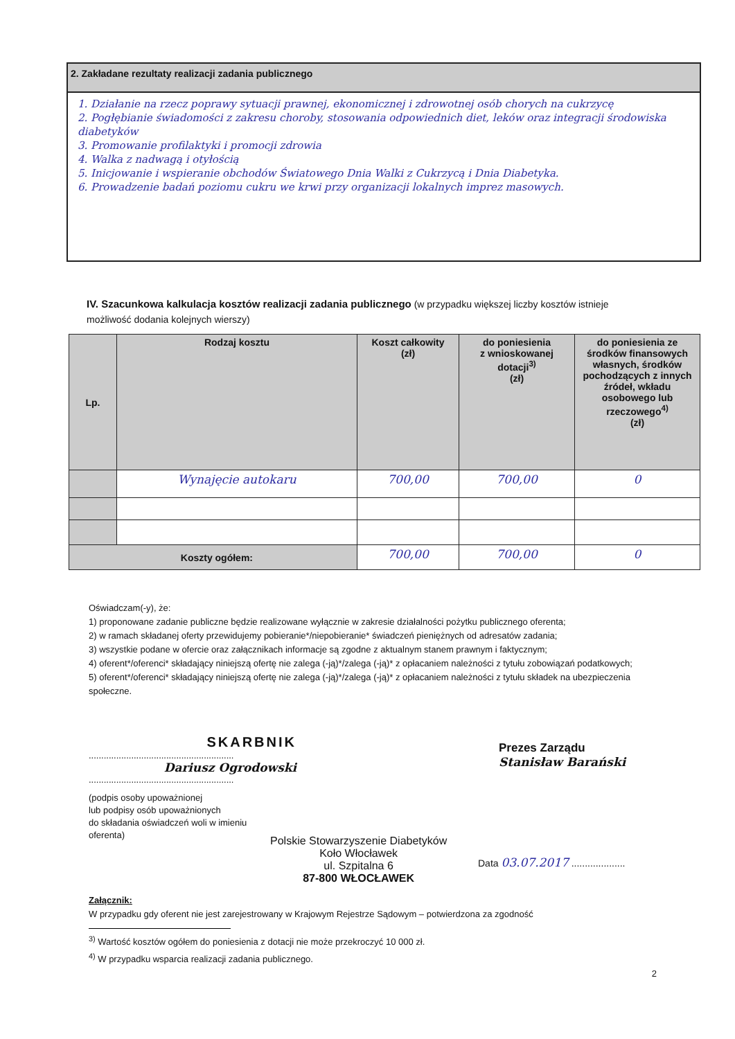2. Zakładane rezultaty realizacji zadania publicznego
1. Działanie na rzecz poprawy sytuacji prawnej, ekonomicznej i zdrowotnej osób chorych na cukrzycę
2. Pogłębianie świadomości z zakresu choroby, stosowania odpowiednich diet, leków oraz integracji środowiska diabetyków
3. Promowanie profilaktyki i promocji zdrowia
4. Walka z nadwagą i otyłością
5. Inicjowanie i wspieranie obchodów Światowego Dnia Walki z Cukrzycą i Dnia Diabetyka.
6. Prowadzenie badań poziomu cukru we krwi przy organizacji lokalnych imprez masowych.
IV. Szacunkowa kalkulacja kosztów realizacji zadania publicznego (w przypadku większej liczby kosztów istnieje możliwość dodania kolejnych wierszy)
| Lp. | Rodzaj kosztu | Koszt całkowity (zł) | do poniesienia z wnioskowanej dotacji<sup>3)</sup> (zł) | do poniesienia ze środków finansowych własnych, środków pochodzących z innych źródeł, wkładu osobowego lub rzeczowego<sup>4)</sup> (zł) |
| --- | --- | --- | --- | --- |
| | Wynajęcie autokaru | 700,00 | 700,00 | 0 |
| Koszty ogółem: | | 700,00 | 700,00 | 0 |
Oświadczam(-y), że:
1) proponowane zadanie publiczne będzie realizowane wyłącznie w zakresie działalności pożytku publicznego oferenta;
2) w ramach składanej oferty przewidujemy pobieranie*/niepobieranie* świadczeń pieniężnych od adresatów zadania;
3) wszystkie podane w ofercie oraz załącznikach informacje są zgodne z aktualnym stanem prawnym i faktycznym;
4) oferent*/oferenci* składający niniejszą ofertę nie zalega (-ją)*/zalega (-ją)* z opłacaniem należności z tytułu zobowiązań podatkowych;
5) oferent*/oferenci* składający niniejszą ofertę nie zalega (-ją)*/zalega (-ją)* z opłacaniem należności z tytułu składek na ubezpieczenia społeczne.
SKARBNIK
..........................................................
Dariusz Ogrodowski
..........................................................
(podpis osoby upoważnionej
lub podpisy osób upoważnionych
do składania oświadczeń woli w imieniu
oferenta)
Prezes Zarządu
Stanisław Barański
Polskie Stowarzyszenie Diabetyków
Koło Włocławek
ul. Szpitalna 6
87-800 WŁOCŁAWEK
Data 03.07.2017 ....................
Załącznik:
W przypadku gdy oferent nie jest zarejestrowany w Krajowym Rejestrze Sądowym – potwierdzona za zgodność
<sup>3)</sup> Wartość kosztów ogółem do poniesienia z dotacji nie może przekroczyć 10 000 zł.
<sup>4)</sup> W przypadku wsparcia realizacji zadania publicznego.
2